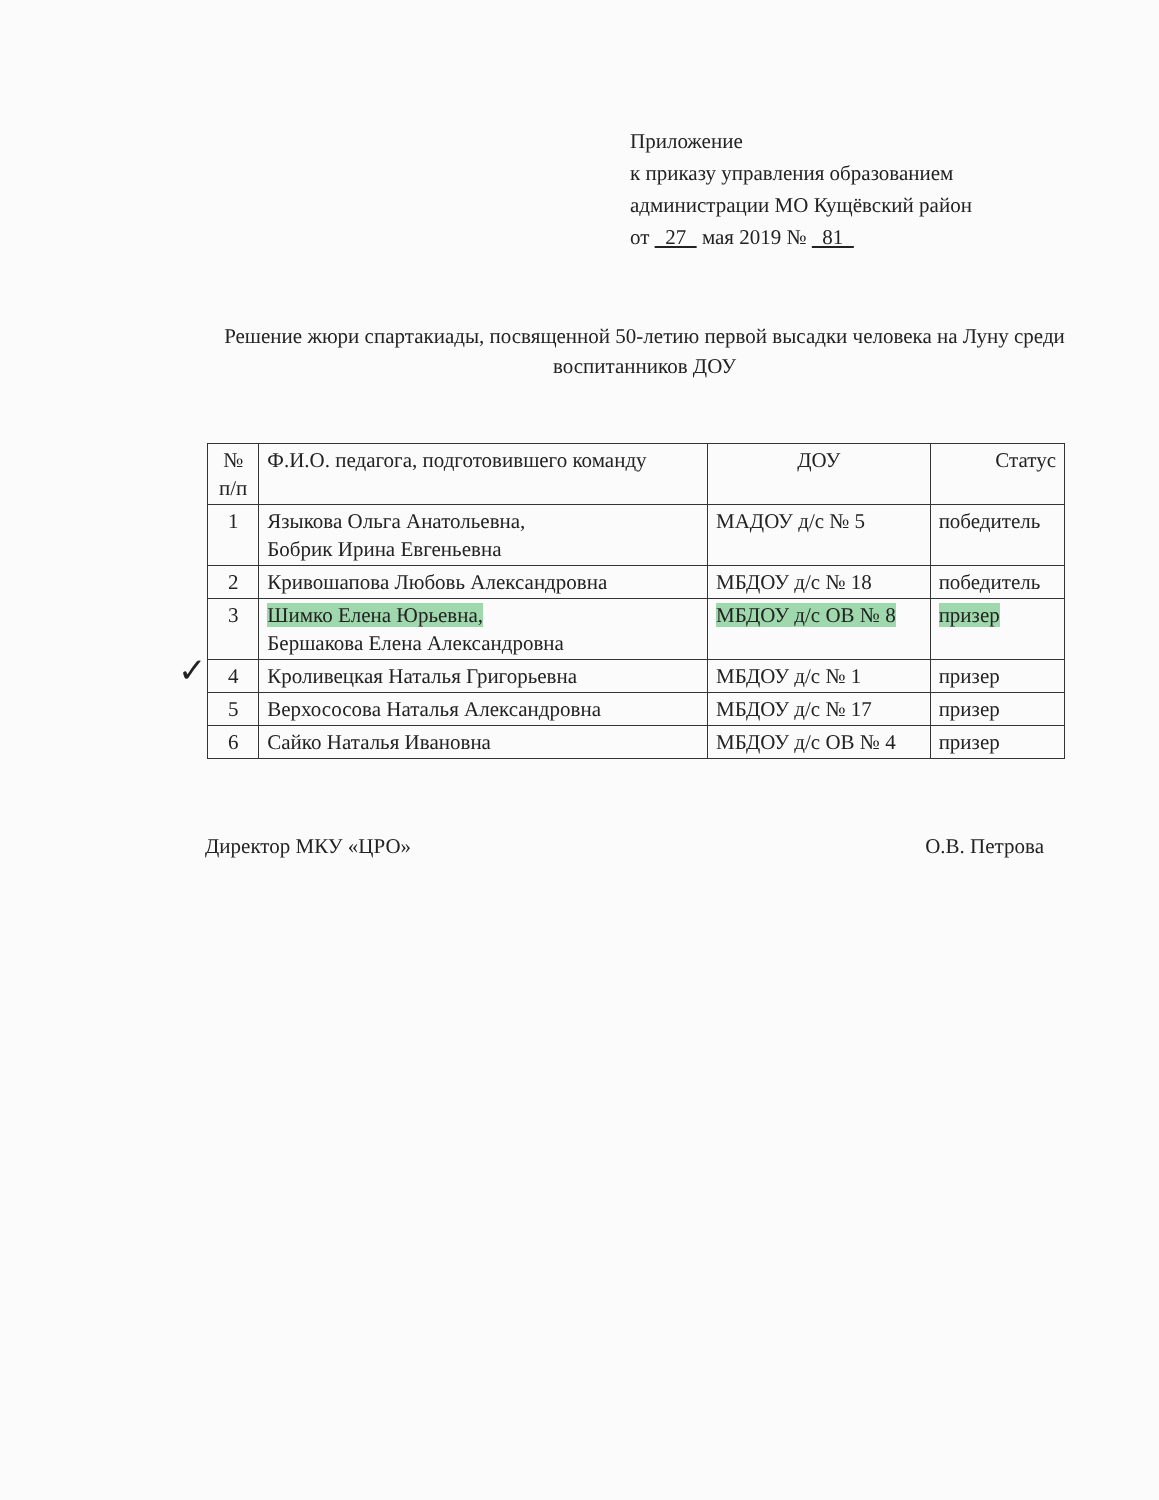Приложение
к приказу управления образованием
администрации МО Кущёвский район
от 27 мая 2019 № 81
Решение жюри спартакиады, посвященной 50-летию первой высадки человека на Луну среди воспитанников ДОУ
✓
| № п/п | Ф.И.О. педагога, подготовившего команду | ДОУ | Статус |
| --- | --- | --- | --- |
| 1 | Языкова Ольга Анатольевна, Бобрик Ирина Евгеньевна | МАДОУ д/с № 5 | победитель |
| 2 | Кривошапова Любовь Александровна | МБДОУ д/с № 18 | победитель |
| 3 | Шимко Елена Юрьевна, Бершакова Елена Александровна | МБДОУ д/с ОВ № 8 | призер |
| 4 | Кроливецкая Наталья Григорьевна | МБДОУ д/с № 1 | призер |
| 5 | Верхососова Наталья Александровна | МБДОУ д/с № 17 | призер |
| 6 | Сайко Наталья Ивановна | МБДОУ д/с ОВ № 4 | призер |
Директор МКУ «ЦРО» О.В. Петрова